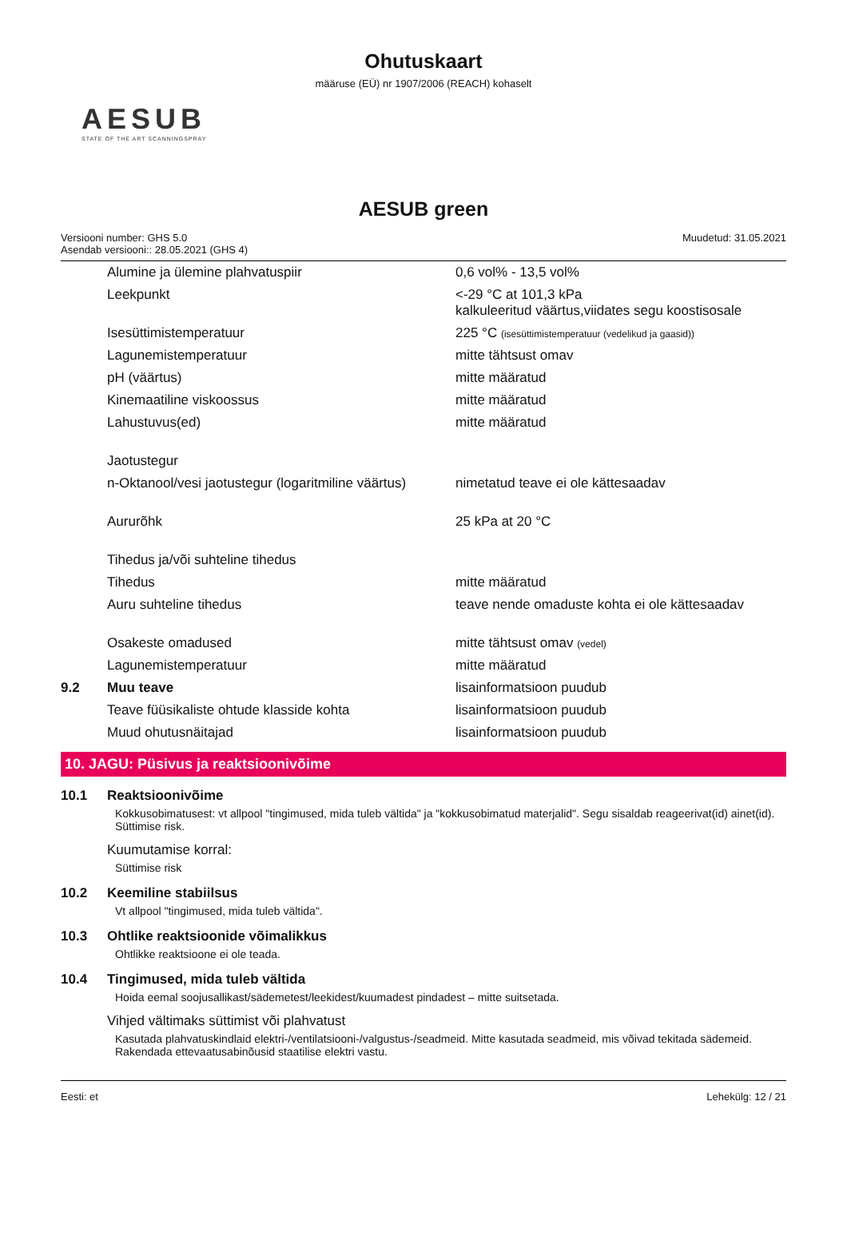Ohutuskaart
määruse (EÜ) nr 1907/2006 (REACH) kohaselt
AESUB
STATE OF THE ART SCANNINGSPRAY
AESUB green
Versiooni number: GHS 5.0
Asendab versiooni:: 28.05.2021 (GHS 4)
Muudetud: 31.05.2021
| | Alumine ja ülemine plahvatuspiir | 0,6 vol% - 13,5 vol% |
| | Leekpunkt | <-29 °C at 101,3 kPa kalkuleeritud väärtus,viidates segu koostisosale |
| | Isesüttimistemperatuur | 225 °C (isesüttimistemperatuur (vedelikud ja gaasid)) |
| | Lagunemistemperatuur | mitte tähtsust omav |
| | pH (väärtus) | mitte määratud |
| | Kinemaatiline viskoossus | mitte määratud |
| | Lahustuvus(ed) | mitte määratud |
| | Jaotustegur | |
| | n-Oktanool/vesi jaotustegur (logaritmiline väärtus) | nimetatud teave ei ole kättesaadav |
| | Aururõhk | 25 kPa at 20 °C |
| | Tihedus ja/või suhteline tihedus | |
| | Tihedus | mitte määratud |
| | Auru suhteline tihedus | teave nende omaduste kohta ei ole kättesaadav |
| | Osakeste omadused | mitte tähtsust omav (vedel) |
| | Lagunemistemperatuur | mitte määratud |
| 9.2 | Muu teave | lisainformatsioon puudub |
| | Teave füüsikaliste ohtude klasside kohta | lisainformatsioon puudub |
| | Muud ohutusnäitajad | lisainformatsioon puudub |
10. JAGU: Püsivus ja reaktsioonivõime
10.1 Reaktsioonivõime
Kokkusobimatusest: vt allpool "tingimused, mida tuleb vältida" ja "kokkusobimatud materjalid". Segu sisaldab reageerivat(id) ainet(id). Süttimise risk.
Kuumutamise korral:
Süttimise risk
10.2 Keemiline stabiilsus
Vt allpool "tingimused, mida tuleb vältida".
10.3 Ohtlike reaktsioonide võimalikkus
Ohtlikke reaktsioone ei ole teada.
10.4 Tingimused, mida tuleb vältida
Hoida eemal soojusallikast/sädemetest/leekidest/kuumadest pindadest – mitte suitsetada.
Vihjed vältimaks süttimist või plahvatust
Kasutada plahvatuskindlaid elektri-/ventilatsiooni-/valgustus-/seadmeid. Mitte kasutada seadmeid, mis võivad tekitada sädemeid. Rakendada ettevaatusabinõusid staatilise elektri vastu.
Eesti: et Lehekülg: 12 / 21